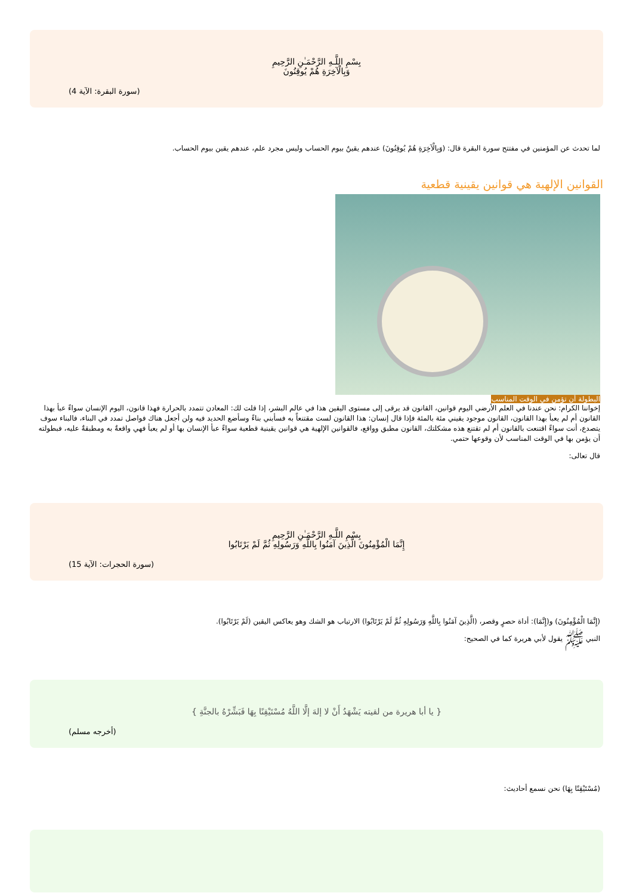بِسْمِ اللَّـهِ الرَّحْمَـٰنِ الرَّحِيمِ
وَبِالْآخِرَةِ هُمْ يُوقِنُونَ
(سورة البقرة: الآية 4)
لما تحدث عن المؤمنين في مفتتح سورة البقرة قال: (وَبِالْآخِرَةِ هُمْ يُوقِنُونَ) عندهم يقينٌ بيوم الحساب وليس مجرد علم، عندهم يقين بيوم الحساب.
القوانين الإلهية هي قوانين يقينية قطعية
البطولة أن تؤمن في الوقت المناسب
إخواننا الكرام: نحن عندنا في العلم الأرضي اليوم قوانين، القانون قد يرقى إلى مستوى اليقين هذا في عالم البشر، إذا قلت لك: المعادن تتمدد بالحرارة فهذا قانون، اليوم الإنسان سواءً عبأ بهذا القانون أم لم يعبأ بهذا القانون، القانون موجود يقيني مئة بالمئة فإذا قال إنسان: هذا القانون لست مقتنعاً به فسأبني بناءً وسأضع الحديد فيه ولن أجعل هناك فواصل تمدد في البناء، فالبناء سوف يتصدع، أنت سواءً اقتنعت بالقانون أم لم تقتنع هذه مشكلتك، القانون مطبق وواقع، فالقوانين الإلهية هي قوانين يقينية قطعية سواءً عبأ الإنسان بها أو لم يعبأ فهي واقعةٌ به ومطبقةٌ عليه، فبطولته أن يؤمن بها في الوقت المناسب لأن وقوعها حتمي.
قال تعالى:
بِسْمِ اللَّـهِ الرَّحْمَـٰنِ الرَّحِيمِ
إِنَّمَا الْمُؤْمِنُونَ الَّذِينَ آمَنُوا بِاللَّهِ وَرَسُولِهِ ثُمَّ لَمْ يَرْتَابُوا
(سورة الحجرات: الآية 15)
(إِنَّمَا الْمُؤْمِنُونَ) و(إِنَّمَا): أداة حصرٍ وقصر، (الَّذِينَ آمَنُوا بِاللَّهِ وَرَسُولِهِ ثُمَّ لَمْ يَرْتَابُوا) الارتياب هو الشك وهو يعاكس اليقين (لَمْ يَرْتَابُوا).
النبي ﷺ يقول لأبي هريرة كما في الصحيح:
{ يا أبا هريرة من لقيته يَشْهَدُ أَنْ لا إلهَ إلَّا اللَّهُ مُسْتَيْقِنًا بِهَا فَبَشِّرْهُ بالجنَّةِ }
(أخرجه مسلم)
(مُسْتَيْقِنًا بِهَا) نحن نسمع أحاديث: